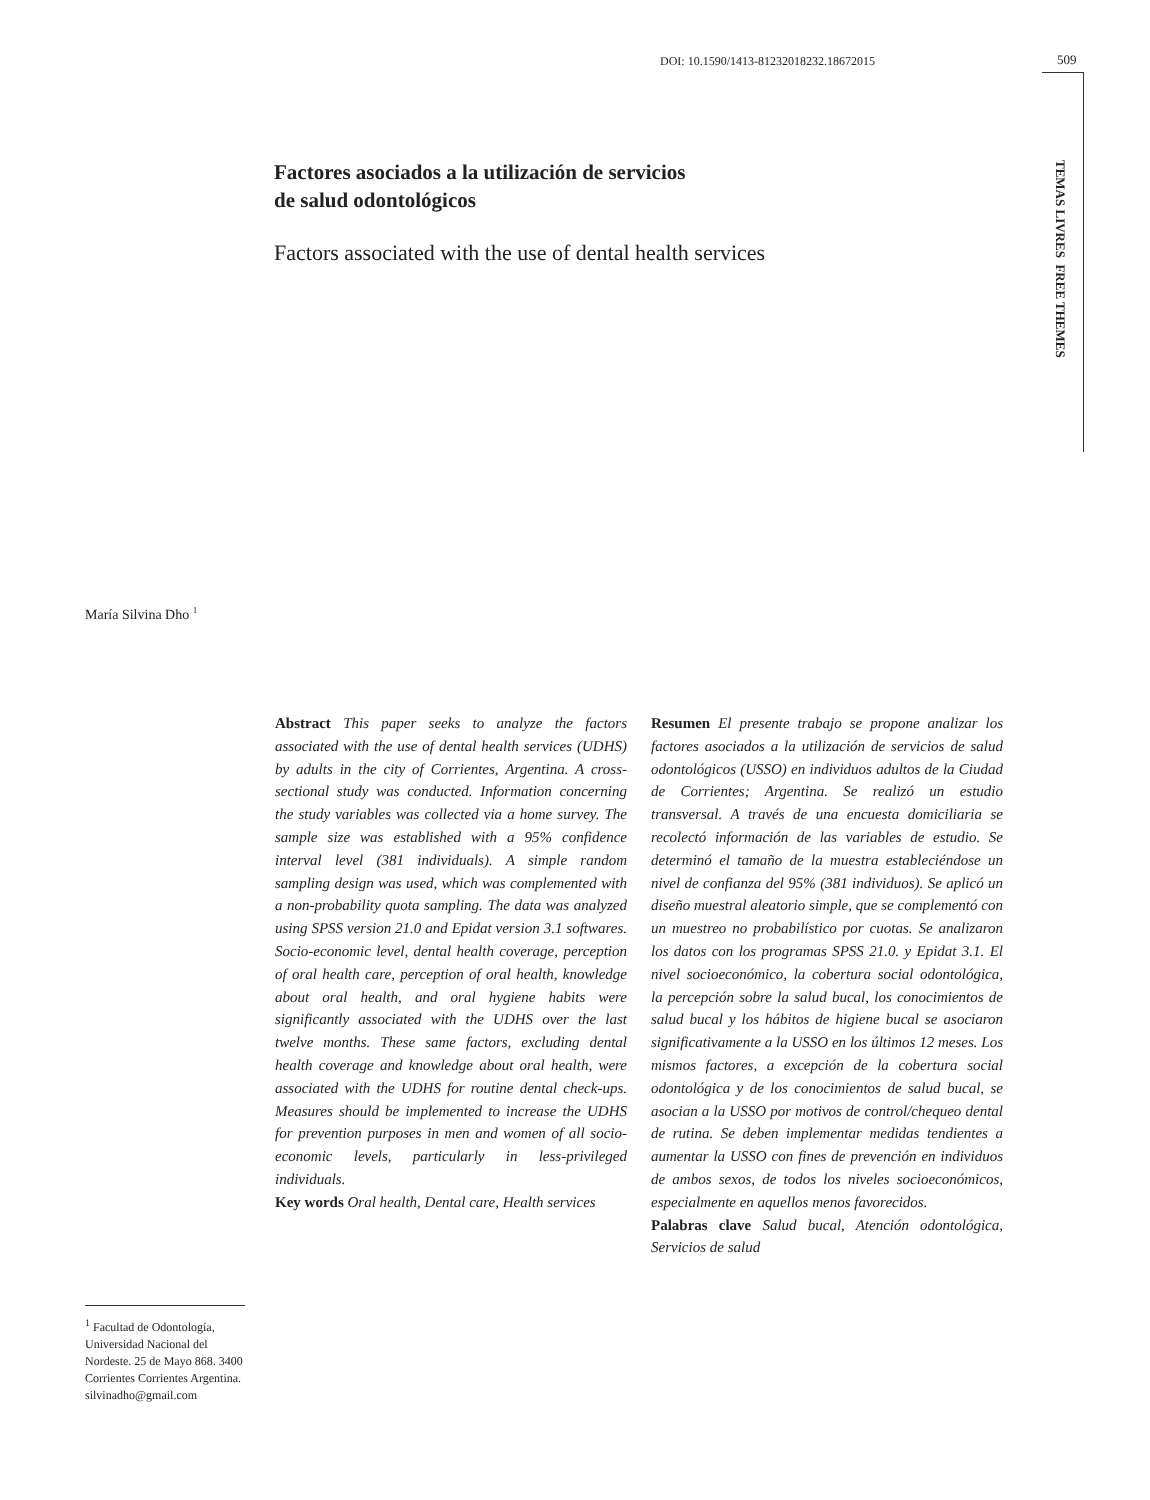DOI: 10.1590/1413-81232018232.18672015
509
TEMAS LIVRES FREE THEMES
Factores asociados a la utilización de servicios
de salud odontológicos
Factors associated with the use of dental health services
María Silvina Dho <sup>1</sup>
Abstract This paper seeks to analyze the factors associated with the use of dental health services (UDHS) by adults in the city of Corrientes, Argentina. A cross-sectional study was conducted. Information concerning the study variables was collected via a home survey. The sample size was established with a 95% confidence interval level (381 individuals). A simple random sampling design was used, which was complemented with a non-probability quota sampling. The data was analyzed using SPSS version 21.0 and Epidat version 3.1 softwares. Socio-economic level, dental health coverage, perception of oral health care, perception of oral health, knowledge about oral health, and oral hygiene habits were significantly associated with the UDHS over the last twelve months. These same factors, excluding dental health coverage and knowledge about oral health, were associated with the UDHS for routine dental check-ups. Measures should be implemented to increase the UDHS for prevention purposes in men and women of all socio-economic levels, particularly in less-privileged individuals.
Key words Oral health, Dental care, Health services
Resumen El presente trabajo se propone analizar los factores asociados a la utilización de servicios de salud odontológicos (USSO) en individuos adultos de la Ciudad de Corrientes; Argentina. Se realizó un estudio transversal. A través de una encuesta domiciliaria se recolectó información de las variables de estudio. Se determinó el tamaño de la muestra estableciéndose un nivel de confianza del 95% (381 individuos). Se aplicó un diseño muestral aleatorio simple, que se complementó con un muestreo no probabilístico por cuotas. Se analizaron los datos con los programas SPSS 21.0. y Epidat 3.1. El nivel socioeconómico, la cobertura social odontológica, la percepción sobre la salud bucal, los conocimientos de salud bucal y los hábitos de higiene bucal se asociaron significativamente a la USSO en los últimos 12 meses. Los mismos factores, a excepción de la cobertura social odontológica y de los conocimientos de salud bucal, se asocian a la USSO por motivos de control/chequeo dental de rutina. Se deben implementar medidas tendientes a aumentar la USSO con fines de prevención en individuos de ambos sexos, de todos los niveles socioeconómicos, especialmente en aquellos menos favorecidos.
Palabras clave Salud bucal, Atención odontológica, Servicios de salud
<sup>1</sup> Facultad de Odontología, Universidad Nacional del Nordeste. 25 de Mayo 868. 3400 Corrientes Corrientes Argentina.
silvinadho@gmail.com